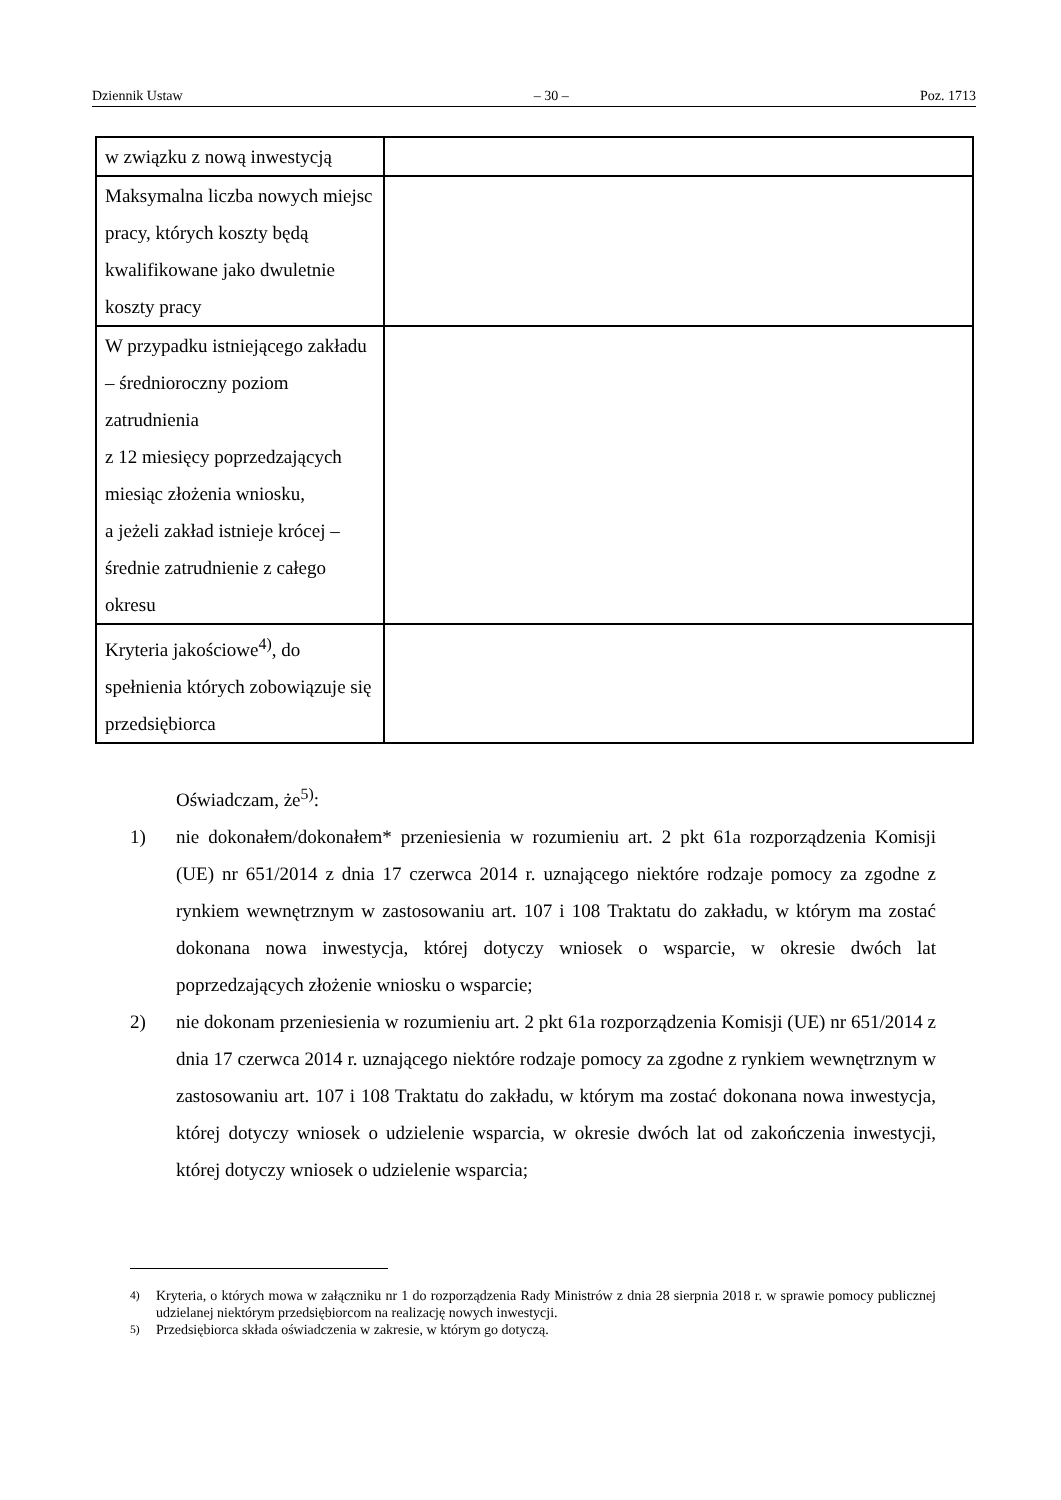Dziennik Ustaw – 30 – Poz. 1713
| w związku z nową inwestycją | |
| Maksymalna liczba nowych miejsc pracy, których koszty będą kwalifikowane jako dwuletnie koszty pracy | |
| W przypadku istniejącego zakładu – średnioroczny poziom zatrudnienia z 12 miesięcy poprzedzających miesiąc złożenia wniosku, a jeżeli zakład istnieje krócej – średnie zatrudnienie z całego okresu | |
| Kryteria jakościowe<sup>4)</sup>, do spełnienia których zobowiązuje się przedsiębiorca | |
Oświadczam, że<sup>5)</sup>:
1) nie dokonałem/dokonałem* przeniesienia w rozumieniu art. 2 pkt 61a rozporządzenia Komisji (UE) nr 651/2014 z dnia 17 czerwca 2014 r. uznającego niektóre rodzaje pomocy za zgodne z rynkiem wewnętrznym w zastosowaniu art. 107 i 108 Traktatu do zakładu, w którym ma zostać dokonana nowa inwestycja, której dotyczy wniosek o wsparcie, w okresie dwóch lat poprzedzających złożenie wniosku o wsparcie;
2) nie dokonam przeniesienia w rozumieniu art. 2 pkt 61a rozporządzenia Komisji (UE) nr 651/2014 z dnia 17 czerwca 2014 r. uznającego niektóre rodzaje pomocy za zgodne z rynkiem wewnętrznym w zastosowaniu art. 107 i 108 Traktatu do zakładu, w którym ma zostać dokonana nowa inwestycja, której dotyczy wniosek o udzielenie wsparcia, w okresie dwóch lat od zakończenia inwestycji, której dotyczy wniosek o udzielenie wsparcia;
<sup>4)</sup> Kryteria, o których mowa w załączniku nr 1 do rozporządzenia Rady Ministrów z dnia 28 sierpnia 2018 r. w sprawie pomocy publicznej udzielanej niektórym przedsiębiorcom na realizację nowych inwestycji.
<sup>5)</sup> Przedsiębiorca składa oświadczenia w zakresie, w którym go dotyczą.